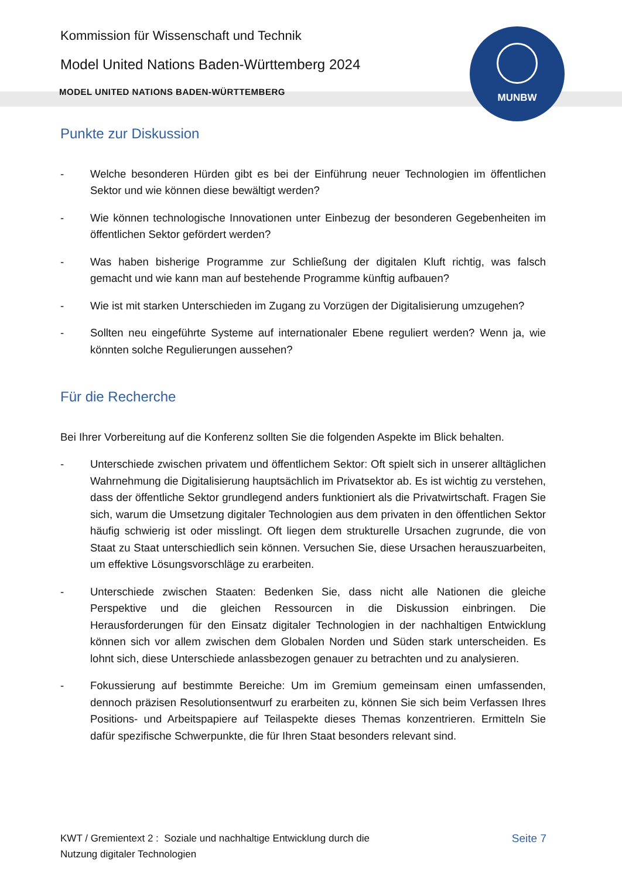Kommission für Wissenschaft und Technik
Model United Nations Baden-Württemberg 2024
MODEL UNITED NATIONS BADEN-WÜRTTEMBERG
MUNBW
Punkte zur Diskussion
- Welche besonderen Hürden gibt es bei der Einführung neuer Technologien im öffentlichen Sektor und wie können diese bewältigt werden?
- Wie können technologische Innovationen unter Einbezug der besonderen Gegebenheiten im öffentlichen Sektor gefördert werden?
- Was haben bisherige Programme zur Schließung der digitalen Kluft richtig, was falsch gemacht und wie kann man auf bestehende Programme künftig aufbauen?
- Wie ist mit starken Unterschieden im Zugang zu Vorzügen der Digitalisierung umzugehen?
- Sollten neu eingeführte Systeme auf internationaler Ebene reguliert werden? Wenn ja, wie könnten solche Regulierungen aussehen?
Für die Recherche
Bei Ihrer Vorbereitung auf die Konferenz sollten Sie die folgenden Aspekte im Blick behalten.
- Unterschiede zwischen privatem und öffentlichem Sektor: Oft spielt sich in unserer alltäglichen Wahrnehmung die Digitalisierung hauptsächlich im Privatsektor ab. Es ist wichtig zu verstehen, dass der öffentliche Sektor grundlegend anders funktioniert als die Privatwirtschaft. Fragen Sie sich, warum die Umsetzung digitaler Technologien aus dem privaten in den öffentlichen Sektor häufig schwierig ist oder misslingt. Oft liegen dem strukturelle Ursachen zugrunde, die von Staat zu Staat unterschiedlich sein können. Versuchen Sie, diese Ursachen herauszuarbeiten, um effektive Lösungsvorschläge zu erarbeiten.
- Unterschiede zwischen Staaten: Bedenken Sie, dass nicht alle Nationen die gleiche Perspektive und die gleichen Ressourcen in die Diskussion einbringen. Die Herausforderungen für den Einsatz digitaler Technologien in der nachhaltigen Entwicklung können sich vor allem zwischen dem Globalen Norden und Süden stark unterscheiden. Es lohnt sich, diese Unterschiede anlassbezogen genauer zu betrachten und zu analysieren.
- Fokussierung auf bestimmte Bereiche: Um im Gremium gemeinsam einen umfassenden, dennoch präzisen Resolutionsentwurf zu erarbeiten zu, können Sie sich beim Verfassen Ihres Positions- und Arbeitspapiere auf Teilaspekte dieses Themas konzentrieren. Ermitteln Sie dafür spezifische Schwerpunkte, die für Ihren Staat besonders relevant sind.
KWT / Gremientext 2 : Soziale und nachhaltige Entwicklung durch die
Nutzung digitaler Technologien
Seite 7